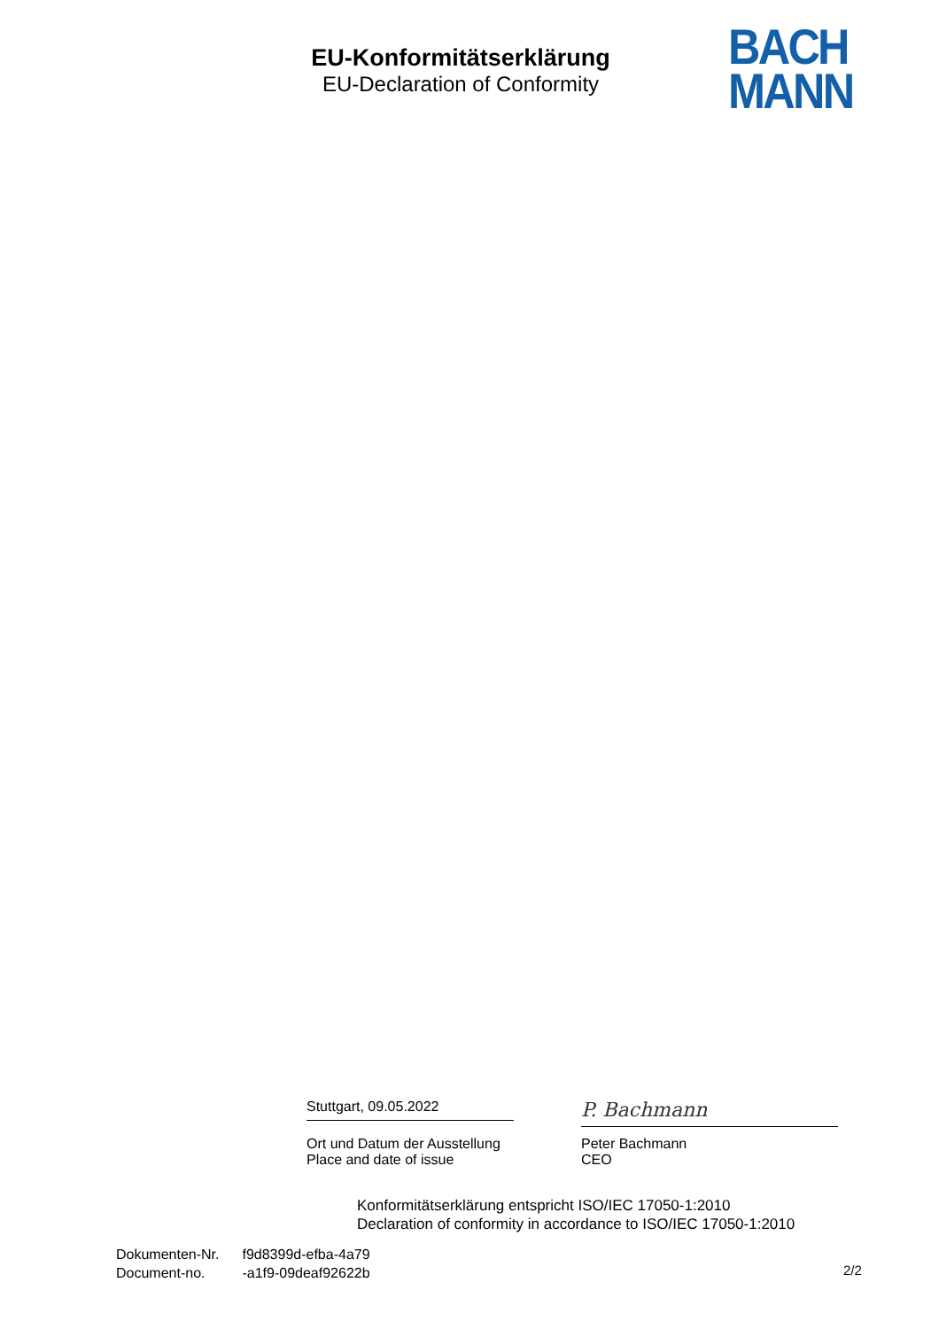EU-Konformitätserklärung
EU-Declaration of Conformity
BACH
MANN
Stuttgart, 09.05.2022
P. Bachmann
Ort und Datum der Ausstellung
Place and date of issue
Peter Bachmann
CEO
Konformitätserklärung entspricht ISO/IEC 17050-1:2010
Declaration of conformity in accordance to ISO/IEC 17050-1:2010
Dokumenten-Nr. f9d8399d-efba-4a79
Document-no. -a1f9-09deaf92622b
2/2